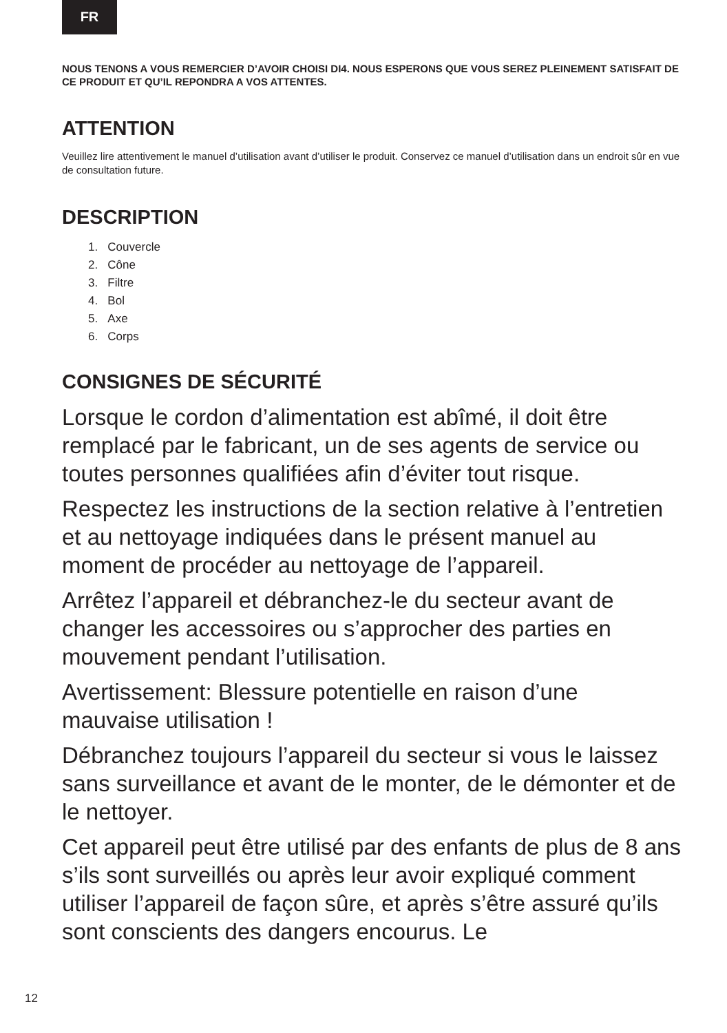FR
NOUS TENONS A VOUS REMERCIER D’AVOIR CHOISI DI4. NOUS ESPERONS QUE VOUS SEREZ PLEINEMENT SATISFAIT DE CE PRODUIT ET QU’IL REPONDRA A VOS ATTENTES.
ATTENTION
Veuillez lire attentivement le manuel d’utilisation avant d’utiliser le produit. Conservez ce manuel d’utilisation dans un endroit sûr en vue de consultation future.
DESCRIPTION
1. Couvercle
2. Cône
3. Filtre
4. Bol
5. Axe
6. Corps
CONSIGNES DE SÉCURITÉ
Lorsque le cordon d’alimentation est abîmé, il doit être remplacé par le fabricant, un de ses agents de service ou toutes personnes qualifiées afin d’éviter tout risque.
Respectez les instructions de la section relative à l’entretien et au nettoyage indiquées dans le présent manuel au moment de procéder au nettoyage de l’appareil.
Arrêtez l’appareil et débranchez-le du secteur avant de changer les accessoires ou s’approcher des parties en mouvement pendant l’utilisation.
Avertissement: Blessure potentielle en raison d’une mauvaise utilisation !
Débranchez toujours l’appareil du secteur si vous le laissez sans surveillance et avant de le monter, de le démonter et de le nettoyer.
Cet appareil peut être utilisé par des enfants de plus de 8 ans s’ils sont surveillés ou après leur avoir expliqué comment utiliser l’appareil de façon sûre, et après s’être assuré qu’ils sont conscients des dangers encourus. Le
12